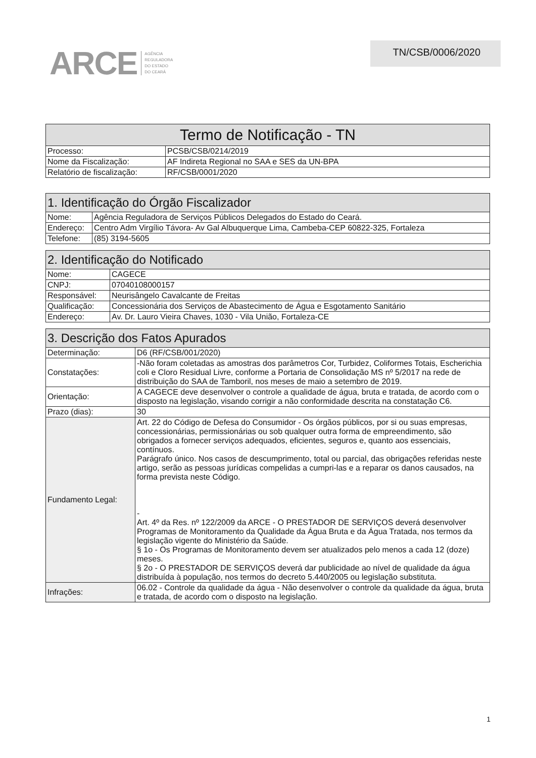ARCE AGÊNCIA
REGULADORA
DO ESTADO
DO CEARÁ
TN/CSB/0006/2020
| Termo de Notificação - TN | |
| --- | --- |
| Processo: | PCSB/CSB/0214/2019 |
| Nome da Fiscalização: | AF Indireta Regional no SAA e SES da UN-BPA |
| Relatório de fiscalização: | RF/CSB/0001/2020 |
| 1. Identificação do Órgão Fiscalizador | |
| --- | --- |
| Nome: | Agência Reguladora de Serviços Públicos Delegados do Estado do Ceará. |
| Endereço: | Centro Adm Virgílio Távora- Av Gal Albuquerque Lima, Cambeba-CEP 60822-325, Fortaleza |
| Telefone: | (85) 3194-5605 |
| 2. Identificação do Notificado | |
| --- | --- |
| Nome: | CAGECE |
| CNPJ: | 07040108000157 |
| Responsável: | Neurisângelo Cavalcante de Freitas |
| Qualificação: | Concessionária dos Serviços de Abastecimento de Água e Esgotamento Sanitário |
| Endereço: | Av. Dr. Lauro Vieira Chaves, 1030 - Vila União, Fortaleza-CE |
| 3. Descrição dos Fatos Apurados | |
| --- | --- |
| Determinação: | D6 (RF/CSB/001/2020) |
| Constatações: | -Não foram coletadas as amostras dos parâmetros Cor, Turbidez, Coliformes Totais, Escherichia coli e Cloro Residual Livre, conforme a Portaria de Consolidação MS nº 5/2017 na rede de distribuição do SAA de Tamboril, nos meses de maio a setembro de 2019. |
| Orientação: | A CAGECE deve desenvolver o controle a qualidade de água, bruta e tratada, de acordo com o disposto na legislação, visando corrigir a não conformidade descrita na constatação C6. |
| Prazo (dias): | 30 |
| Fundamento Legal: | Art. 22 do Código de Defesa do Consumidor - Os órgãos públicos, por si ou suas empresas, concessionárias, permissionárias ou sob qualquer outra forma de empreendimento, são obrigados a fornecer serviços adequados, eficientes, seguros e, quanto aos essenciais, contínuos. Parágrafo único. Nos casos de descumprimento, total ou parcial, das obrigações referidas neste artigo, serão as pessoas jurídicas compelidas a cumpri-las e a reparar os danos causados, na forma prevista neste Código. - Art. 4º da Res. nº 122/2009 da ARCE - O PRESTADOR DE SERVIÇOS deverá desenvolver Programas de Monitoramento da Qualidade da Água Bruta e da Água Tratada, nos termos da legislação vigente do Ministério da Saúde. § 1o - Os Programas de Monitoramento devem ser atualizados pelo menos a cada 12 (doze) meses. § 2o - O PRESTADOR DE SERVIÇOS deverá dar publicidade ao nível de qualidade da água distribuída à população, nos termos do decreto 5.440/2005 ou legislação substituta. |
| Infrações: | 06.02 - Controle da qualidade da água - Não desenvolver o controle da qualidade da água, bruta e tratada, de acordo com o disposto na legislação. |
1